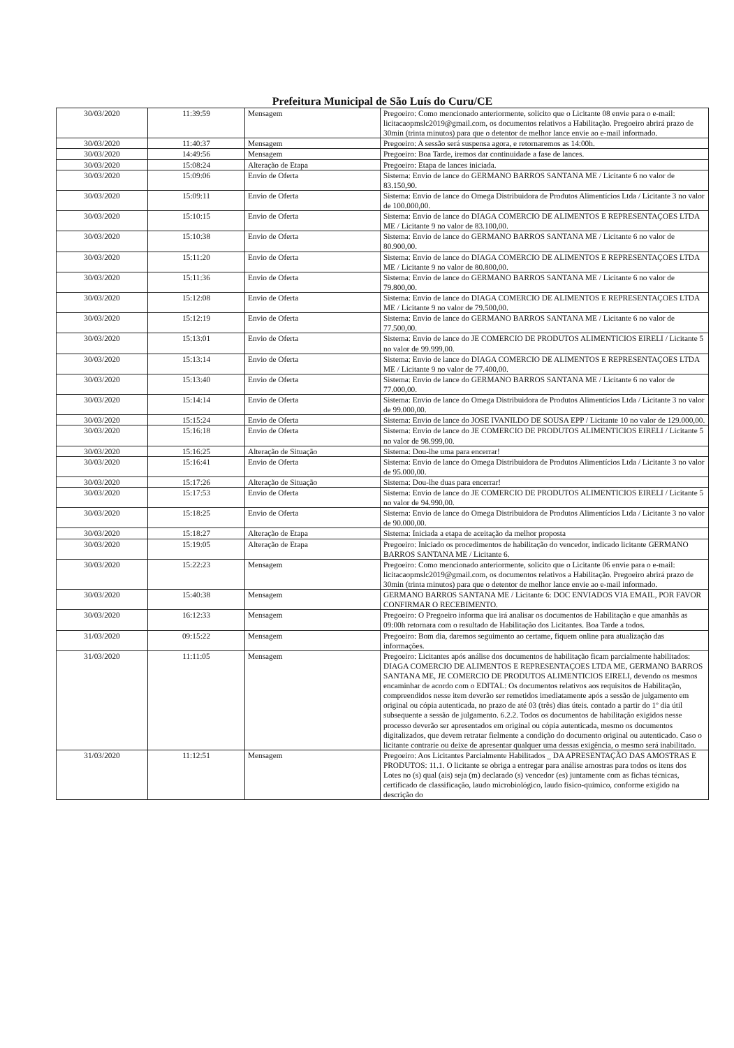Prefeitura Municipal de São Luís do Curu/CE
| 30/03/2020 | 11:39:59 | Mensagem | Pregoeiro: Como mencionado anteriormente, solicito que o Licitante 08 envie para o e-mail: licitacaopmslc2019@gmail.com, os documentos relativos a Habilitação. Pregoeiro abrirá prazo de 30min (trinta minutos) para que o detentor de melhor lance envie ao e-mail informado. |
| 30/03/2020 | 11:40:37 | Mensagem | Pregoeiro: A sessão será suspensa agora, e retornaremos as 14:00h. |
| 30/03/2020 | 14:49:56 | Mensagem | Pregoeiro: Boa Tarde, iremos dar continuidade a fase de lances. |
| 30/03/2020 | 15:08:24 | Alteração de Etapa | Pregoeiro: Etapa de lances iniciada. |
| 30/03/2020 | 15:09:06 | Envio de Oferta | Sistema: Envio de lance do GERMANO BARROS SANTANA ME / Licitante 6 no valor de 83.150,90. |
| 30/03/2020 | 15:09:11 | Envio de Oferta | Sistema: Envio de lance do Omega Distribuidora de Produtos Alimentícios Ltda / Licitante 3 no valor de 100.000,00. |
| 30/03/2020 | 15:10:15 | Envio de Oferta | Sistema: Envio de lance do DIAGA COMERCIO DE ALIMENTOS E REPRESENTAÇOES LTDA ME / Licitante 9 no valor de 83.100,00. |
| 30/03/2020 | 15:10:38 | Envio de Oferta | Sistema: Envio de lance do GERMANO BARROS SANTANA ME / Licitante 6 no valor de 80.900,00. |
| 30/03/2020 | 15:11:20 | Envio de Oferta | Sistema: Envio de lance do DIAGA COMERCIO DE ALIMENTOS E REPRESENTAÇOES LTDA ME / Licitante 9 no valor de 80.800,00. |
| 30/03/2020 | 15:11:36 | Envio de Oferta | Sistema: Envio de lance do GERMANO BARROS SANTANA ME / Licitante 6 no valor de 79.800,00. |
| 30/03/2020 | 15:12:08 | Envio de Oferta | Sistema: Envio de lance do DIAGA COMERCIO DE ALIMENTOS E REPRESENTAÇOES LTDA ME / Licitante 9 no valor de 79.500,00. |
| 30/03/2020 | 15:12:19 | Envio de Oferta | Sistema: Envio de lance do GERMANO BARROS SANTANA ME / Licitante 6 no valor de 77.500,00. |
| 30/03/2020 | 15:13:01 | Envio de Oferta | Sistema: Envio de lance do JE COMERCIO DE PRODUTOS ALIMENTICIOS EIRELI / Licitante 5 no valor de 99.999,00. |
| 30/03/2020 | 15:13:14 | Envio de Oferta | Sistema: Envio de lance do DIAGA COMERCIO DE ALIMENTOS E REPRESENTAÇOES LTDA ME / Licitante 9 no valor de 77.400,00. |
| 30/03/2020 | 15:13:40 | Envio de Oferta | Sistema: Envio de lance do GERMANO BARROS SANTANA ME / Licitante 6 no valor de 77.000,00. |
| 30/03/2020 | 15:14:14 | Envio de Oferta | Sistema: Envio de lance do Omega Distribuidora de Produtos Alimentícios Ltda / Licitante 3 no valor de 99.000,00. |
| 30/03/2020 | 15:15:24 | Envio de Oferta | Sistema: Envio de lance do JOSE IVANILDO DE SOUSA EPP / Licitante 10 no valor de 129.000,00. |
| 30/03/2020 | 15:16:18 | Envio de Oferta | Sistema: Envio de lance do JE COMERCIO DE PRODUTOS ALIMENTICIOS EIRELI / Licitante 5 no valor de 98.999,00. |
| 30/03/2020 | 15:16:25 | Alteração de Situação | Sistema: Dou-lhe uma para encerrar! |
| 30/03/2020 | 15:16:41 | Envio de Oferta | Sistema: Envio de lance do Omega Distribuidora de Produtos Alimentícios Ltda / Licitante 3 no valor de 95.000,00. |
| 30/03/2020 | 15:17:26 | Alteração de Situação | Sistema: Dou-lhe duas para encerrar! |
| 30/03/2020 | 15:17:53 | Envio de Oferta | Sistema: Envio de lance do JE COMERCIO DE PRODUTOS ALIMENTICIOS EIRELI / Licitante 5 no valor de 94.990,00. |
| 30/03/2020 | 15:18:25 | Envio de Oferta | Sistema: Envio de lance do Omega Distribuidora de Produtos Alimentícios Ltda / Licitante 3 no valor de 90.000,00. |
| 30/03/2020 | 15:18:27 | Alteração de Etapa | Sistema: Iniciada a etapa de aceitação da melhor proposta |
| 30/03/2020 | 15:19:05 | Alteração de Etapa | Pregoeiro: Iniciado os procedimentos de habilitação do vencedor, indicado licitante GERMANO BARROS SANTANA ME / Licitante 6. |
| 30/03/2020 | 15:22:23 | Mensagem | Pregoeiro: Como mencionado anteriormente, solicito que o Licitante 06 envie para o e-mail: licitacaopmslc2019@gmail.com, os documentos relativos a Habilitação. Pregoeiro abrirá prazo de 30min (trinta minutos) para que o detentor de melhor lance envie ao e-mail informado. |
| 30/03/2020 | 15:40:38 | Mensagem | GERMANO BARROS SANTANA ME / Licitante 6: DOC ENVIADOS VIA EMAIL, POR FAVOR CONFIRMAR O RECEBIMENTO. |
| 30/03/2020 | 16:12:33 | Mensagem | Pregoeiro: O Pregoeiro informa que irá analisar os documentos de Habilitação e que amanhãs as 09:00h retornara com o resultado de Habilitação dos Licitantes. Boa Tarde a todos. |
| 31/03/2020 | 09:15:22 | Mensagem | Pregoeiro: Bom dia, daremos seguimento ao certame, fiquem online para atualização das informações. |
| 31/03/2020 | 11:11:05 | Mensagem | Pregoeiro: Licitantes após análise dos documentos de habilitação ficam parcialmente habilitados: DIAGA COMERCIO DE ALIMENTOS E REPRESENTAÇOES LTDA ME, GERMANO BARROS SANTANA ME, JE COMERCIO DE PRODUTOS ALIMENTICIOS EIRELI, devendo os mesmos encaminhar de acordo com o EDITAL: Os documentos relativos aos requisitos de Habilitação, compreendidos nesse item deverão ser remetidos imediatamente após a sessão de julgamento em original ou cópia autenticada, no prazo de até 03 (três) dias úteis. contado a partir do 1º dia útil subsequente a sessão de julgamento. 6.2.2. Todos os documentos de habilitação exigidos nesse processo deverão ser apresentados em original ou cópia autenticada, mesmo os documentos digitalizados, que devem retratar fielmente a condição do documento original ou autenticado. Caso o licitante contrarie ou deixe de apresentar qualquer uma dessas exigência, o mesmo será inabilitado. |
| 31/03/2020 | 11:12:51 | Mensagem | Pregoeiro: Aos Licitantes Parcialmente Habilitados _ DA APRESENTAÇÃO DAS AMOSTRAS E PRODUTOS: 11.1. O licitante se obriga a entregar para análise amostras para todos os itens dos Lotes no (s) qual (ais) seja (m) declarado (s) vencedor (es) juntamente com as fichas técnicas, certificado de classificação, laudo microbiológico, laudo físico-químico, conforme exigido na descrição do |